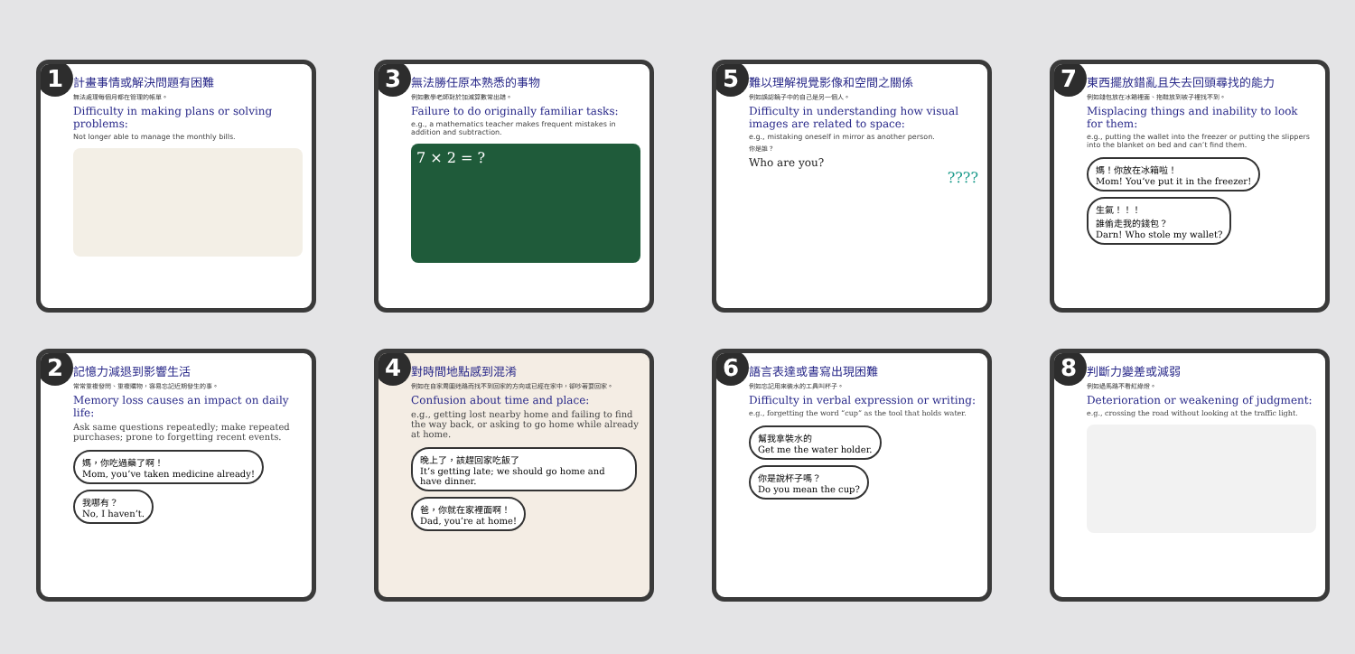1
計畫事情或解決問題有困難
無法處理每個月都在管理的帳單。
Difficulty in making plans or solving problems:
Not longer able to manage the monthly bills.
3
無法勝任原本熟悉的事物
例如數學老師對於加減算數常出錯。
Failure to do originally familiar tasks:
e.g., a mathematics teacher makes frequent mistakes in addition and subtraction.
7 × 2 = ?
5
難以理解視覺影像和空間之關係
例如誤認鏡子中的自己是另一個人。
Difficulty in understanding how visual images are related to space:
e.g., mistaking oneself in mirror as another person.
你是誰？
Who are you?
????
7
東西擺放錯亂且失去回頭尋找的能力
例如錢包放在冰箱裡面、拖鞋放到被子裡找不到。
Misplacing things and inability to look for them:
e.g., putting the wallet into the freezer or putting the slippers into the blanket on bed and can’t find them.
媽！你放在冰箱啦！
Mom! You’ve put it in the freezer! 生氣！！！
誰偷走我的錢包？
Darn! Who stole my wallet?
2
記憶力減退到影響生活
常常重複發問、重複購物，容易忘記近期發生的事。
Memory loss causes an impact on daily life:
Ask same questions repeatedly; make repeated purchases; prone to forgetting recent events.
媽，你吃過藥了啊！
Mom, you’ve taken medicine already! 我哪有？
No, I haven’t.
4
對時間地點感到混淆
例如在自家周圍迷路而找不到回家的方向或已經在家中，卻吵著要回家。
Confusion about time and place:
e.g., getting lost nearby home and failing to find the way back, or asking to go home while already at home.
晚上了，該趕回家吃飯了
It’s getting late; we should go home and have dinner. 爸，你就在家裡面啊！
Dad, you’re at home!
6
語言表達或書寫出現困難
例如忘記用來裝水的工具叫杯子。
Difficulty in verbal expression or writing:
e.g., forgetting the word “cup” as the tool that holds water.
幫我拿裝水的
Get me the water holder. 你是說杯子嗎？
Do you mean the cup?
8
判斷力變差或減弱
例如過馬路不看紅綠燈。
Deterioration or weakening of judgment:
e.g., crossing the road without looking at the traffic light.